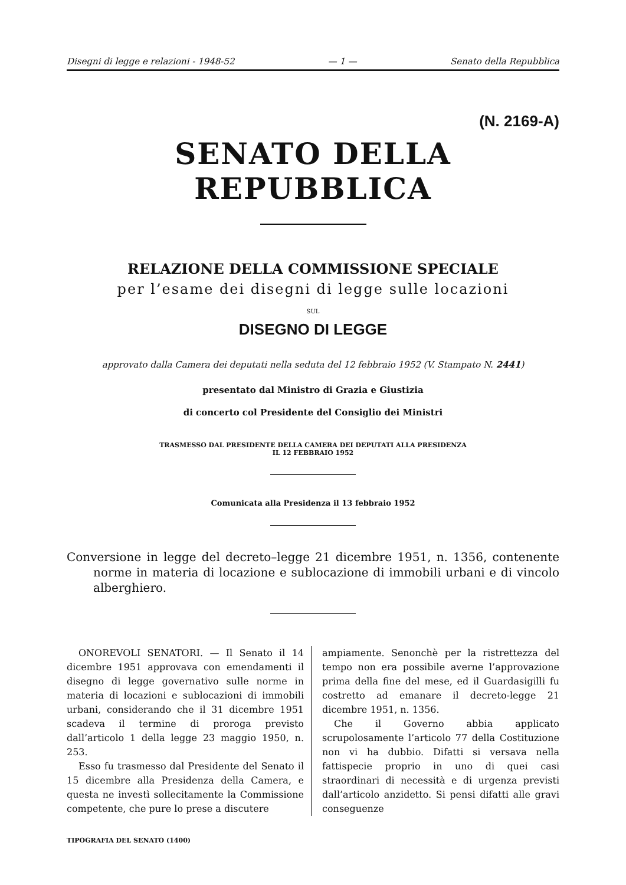Disegni di legge e relazioni - 1948-52 — 1 — Senato della Repubblica
(N. 2169-A)
SENATO DELLA REPUBBLICA
RELAZIONE DELLA COMMISSIONE SPECIALE
per l’esame dei disegni di legge sulle locazioni
SUL
DISEGNO DI LEGGE
approvato dalla Camera dei deputati nella seduta del 12 febbraio 1952 (V. Stampato N. 2441)
presentato dal Ministro di Grazia e Giustizia
di concerto col Presidente del Consiglio dei Ministri
TRASMESSO DAL PRESIDENTE DELLA CAMERA DEI DEPUTATI ALLA PRESIDENZA
IL 12 FEBBRAIO 1952
Comunicata alla Presidenza il 13 febbraio 1952
Conversione in legge del decreto–legge 21 dicembre 1951, n. 1356, contenente norme in materia di locazione e sublocazione di immobili urbani e di vincolo alberghiero.
ONOREVOLI SENATORI. — Il Senato il 14 dicembre 1951 approvava con emendamenti il disegno di legge governativo sulle norme in materia di locazioni e sublocazioni di immobili urbani, considerando che il 31 dicembre 1951 scadeva il termine di proroga previsto dall’articolo 1 della legge 23 maggio 1950, n. 253.
Esso fu trasmesso dal Presidente del Senato il 15 dicembre alla Presidenza della Camera, e questa ne investì sollecitamente la Commissione competente, che pure lo prese a discutere
ampiamente. Senonchè per la ristrettezza del tempo non era possibile averne l’approvazione prima della fine del mese, ed il Guardasigilli fu costretto ad emanare il decreto-legge 21 dicembre 1951, n. 1356.
Che il Governo abbia applicato scrupolosamente l’articolo 77 della Costituzione non vi ha dubbio. Difatti si versava nella fattispecie proprio in uno di quei casi straordinari di necessità e di urgenza previsti dall’articolo anzidetto. Si pensi difatti alle gravi conseguenze
TIPOGRAFIA DEL SENATO (1400)